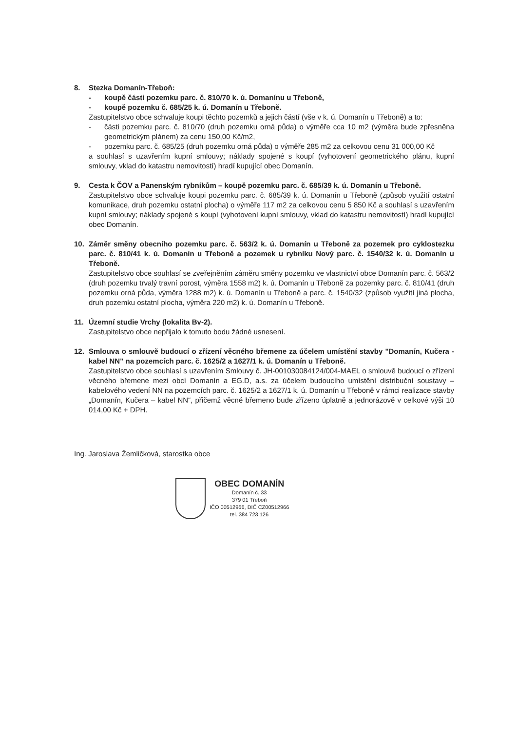8. Stezka Domanín-Třeboň:
- koupě části pozemku parc. č. 810/70 k. ú. Domanínu u Třeboně,
- koupě pozemku č. 685/25 k. ú. Domanín u Třeboně.
Zastupitelstvo obce schvaluje koupi těchto pozemků a jejich částí (vše v k. ú. Domanín u Třeboně) a to:
- části pozemku parc. č. 810/70 (druh pozemku orná půda) o výměře cca 10 m2 (výměra bude zpřesněna geometrickým plánem) za cenu 150,00 Kč/m2,
- pozemku parc. č. 685/25 (druh pozemku orná půda) o výměře 285 m2 za celkovou cenu 31 000,00 Kč
a souhlasí s uzavřením kupní smlouvy; náklady spojené s koupí (vyhotovení geometrického plánu, kupní smlouvy, vklad do katastru nemovitostí) hradí kupující obec Domanín.
9. Cesta k ČOV a Panenským rybníkům – koupě pozemku parc. č. 685/39 k. ú. Domanín u Třeboně.
Zastupitelstvo obce schvaluje koupi pozemku parc. č. 685/39 k. ú. Domanín u Třeboně (způsob využití ostatní komunikace, druh pozemku ostatní plocha) o výměře 117 m2 za celkovou cenu 5 850 Kč a souhlasí s uzavřením kupní smlouvy; náklady spojené s koupí (vyhotovení kupní smlouvy, vklad do katastru nemovitostí) hradí kupující obec Domanín.
10. Záměr směny obecního pozemku parc. č. 563/2 k. ú. Domanín u Třeboně za pozemek pro cyklostezku parc. č. 810/41 k. ú. Domanín u Třeboně a pozemek u rybníku Nový parc. č. 1540/32 k. ú. Domanín u Třeboně.
Zastupitelstvo obce souhlasí se zveřejněním záměru směny pozemku ve vlastnictví obce Domanín parc. č. 563/2 (druh pozemku trvalý travní porost, výměra 1558 m2) k. ú. Domanín u Třeboně za pozemky parc. č. 810/41 (druh pozemku orná půda, výměra 1288 m2) k. ú. Domanín u Třeboně a parc. č. 1540/32 (způsob využití jiná plocha, druh pozemku ostatní plocha, výměra 220 m2) k. ú. Domanín u Třeboně.
11. Územní studie Vrchy (lokalita Bv-2).
Zastupitelstvo obce nepřijalo k tomuto bodu žádné usnesení.
12. Smlouva o smlouvě budoucí o zřízení věcného břemene za účelem umístění stavby "Domanín, Kučera - kabel NN" na pozemcích parc. č. 1625/2 a 1627/1 k. ú. Domanín u Třeboně.
Zastupitelstvo obce souhlasí s uzavřením Smlouvy č. JH-001030084124/004-MAEL o smlouvě budoucí o zřízení věcného břemene mezi obcí Domanín a EG.D, a.s. za účelem budoucího umístění distribuční soustavy – kabelového vedení NN na pozemcích parc. č. 1625/2 a 1627/1 k. ú. Domanín u Třeboně v rámci realizace stavby „Domanín, Kučera – kabel NN“, přičemž věcné břemeno bude zřízeno úplatně a jednorázově v celkové výši 10 014,00 Kč + DPH.
Ing. Jaroslava Žemličková, starostka obce
OBEC DOMANÍN
Domanín č. 33
379 01 Třeboň
IČO 00512966, DIČ CZ00512966
tel. 384 723 126